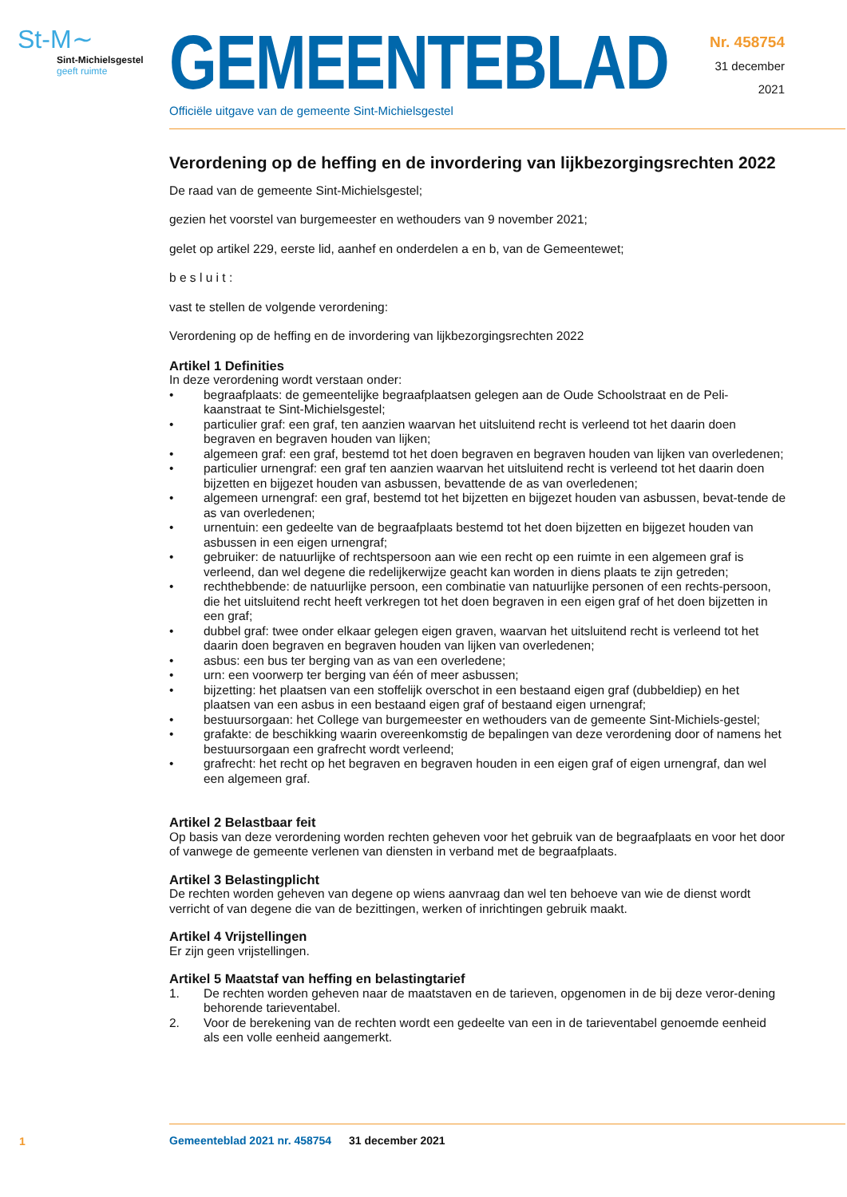St-M∼
Sint-Michielsgestel
geeft ruimte
GEMEENTEBLAD
Officiële uitgave van de gemeente Sint-Michielsgestel
Nr. 458754
31 december
2021
Verordening op de heffing en de invordering van lijkbezorgingsrechten 2022
De raad van de gemeente Sint-Michielsgestel;
gezien het voorstel van burgemeester en wethouders van 9 november 2021;
gelet op artikel 229, eerste lid, aanhef en onderdelen a en b, van de Gemeentewet;
b e s l u i t :
vast te stellen de volgende verordening:
Verordening op de heffing en de invordering van lijkbezorgingsrechten 2022
Artikel 1 Definities
In deze verordening wordt verstaan onder:
• begraafplaats: de gemeentelijke begraafplaatsen gelegen aan de Oude Schoolstraat en de Peli-kaanstraat te Sint-Michielsgestel;
• particulier graf: een graf, ten aanzien waarvan het uitsluitend recht is verleend tot het daarin doen begraven en begraven houden van lijken;
• algemeen graf: een graf, bestemd tot het doen begraven en begraven houden van lijken van overledenen;
• particulier urnengraf: een graf ten aanzien waarvan het uitsluitend recht is verleend tot het daarin doen bijzetten en bijgezet houden van asbussen, bevattende de as van overledenen;
• algemeen urnengraf: een graf, bestemd tot het bijzetten en bijgezet houden van asbussen, bevat-tende de as van overledenen;
• urnentuin: een gedeelte van de begraafplaats bestemd tot het doen bijzetten en bijgezet houden van asbussen in een eigen urnengraf;
• gebruiker: de natuurlijke of rechtspersoon aan wie een recht op een ruimte in een algemeen graf is verleend, dan wel degene die redelijkerwijze geacht kan worden in diens plaats te zijn getreden;
• rechthebbende: de natuurlijke persoon, een combinatie van natuurlijke personen of een rechts-persoon, die het uitsluitend recht heeft verkregen tot het doen begraven in een eigen graf of het doen bijzetten in een graf;
• dubbel graf: twee onder elkaar gelegen eigen graven, waarvan het uitsluitend recht is verleend tot het daarin doen begraven en begraven houden van lijken van overledenen;
• asbus: een bus ter berging van as van een overledene;
• urn: een voorwerp ter berging van één of meer asbussen;
• bijzetting: het plaatsen van een stoffelijk overschot in een bestaand eigen graf (dubbeldiep) en het plaatsen van een asbus in een bestaand eigen graf of bestaand eigen urnengraf;
• bestuursorgaan: het College van burgemeester en wethouders van de gemeente Sint-Michiels-gestel;
• grafakte: de beschikking waarin overeenkomstig de bepalingen van deze verordening door of namens het bestuursorgaan een grafrecht wordt verleend;
• grafrecht: het recht op het begraven en begraven houden in een eigen graf of eigen urnengraf, dan wel een algemeen graf.
Artikel 2 Belastbaar feit
Op basis van deze verordening worden rechten geheven voor het gebruik van de begraafplaats en voor het door of vanwege de gemeente verlenen van diensten in verband met de begraafplaats.
Artikel 3 Belastingplicht
De rechten worden geheven van degene op wiens aanvraag dan wel ten behoeve van wie de dienst wordt verricht of van degene die van de bezittingen, werken of inrichtingen gebruik maakt.
Artikel 4 Vrijstellingen
Er zijn geen vrijstellingen.
Artikel 5 Maatstaf van heffing en belastingtarief
1. De rechten worden geheven naar de maatstaven en de tarieven, opgenomen in de bij deze veror-dening behorende tarieventabel.
2. Voor de berekening van de rechten wordt een gedeelte van een in de tarieventabel genoemde eenheid als een volle eenheid aangemerkt.
1
Gemeenteblad 2021 nr. 458754 31 december 2021